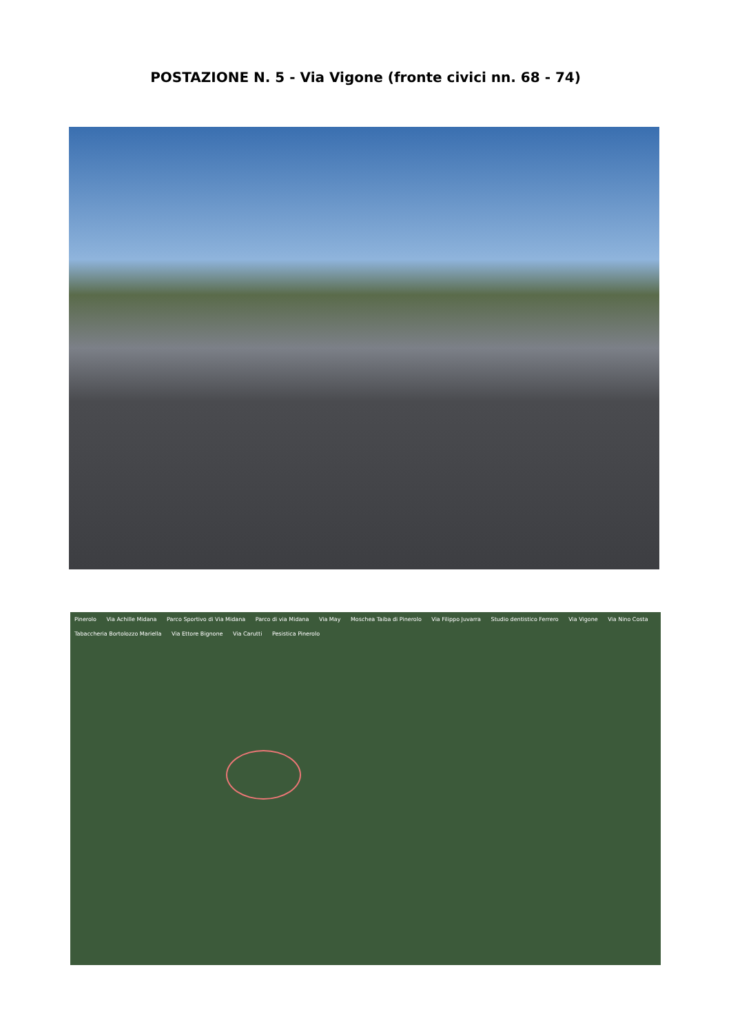POSTAZIONE N. 5 - Via Vigone (fronte civici nn. 68 - 74)
Pinerolo Via Achille Midana Parco Sportivo di Via Midana Parco di via Midana Via May Moschea Taiba di Pinerolo Via Filippo Juvarra Studio dentistico Ferrero Via Vigone Via Nino Costa Tabaccheria Bortolozzo Mariella Via Ettore Bignone Via Carutti Pesistica Pinerolo